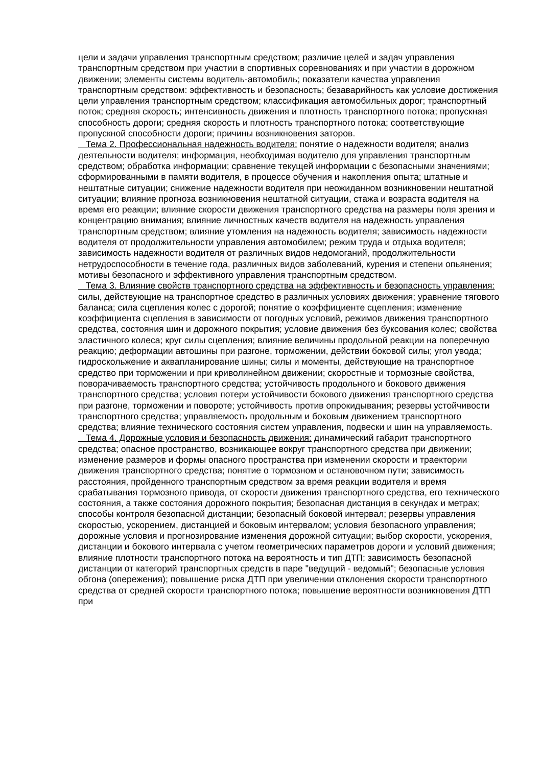цели и задачи управления транспортным средством; различие целей и задач управления транспортным средством при участии в спортивных соревнованиях и при участии в дорожном движении; элементы системы водитель-автомобиль; показатели качества управления транспортным средством: эффективность и безопасность; безаварийность как условие достижения цели управления транспортным средством; классификация автомобильных дорог; транспортный поток; средняя скорость; интенсивность движения и плотность транспортного потока; пропускная способность дороги; средняя скорость и плотность транспортного потока; соответствующие пропускной способности дороги; причины возникновения заторов.
Тема 2. Профессиональная надежность водителя: понятие о надежности водителя; анализ деятельности водителя; информация, необходимая водителю для управления транспортным средством; обработка информации; сравнение текущей информации с безопасными значениями; сформированными в памяти водителя, в процессе обучения и накопления опыта; штатные и нештатные ситуации; снижение надежности водителя при неожиданном возникновении нештатной ситуации; влияние прогноза возникновения нештатной ситуации, стажа и возраста водителя на время его реакции; влияние скорости движения транспортного средства на размеры поля зрения и концентрацию внимания; влияние личностных качеств водителя на надежность управления транспортным средством; влияние утомления на надежность водителя; зависимость надежности водителя от продолжительности управления автомобилем; режим труда и отдыха водителя; зависимость надежности водителя от различных видов недомоганий, продолжительности нетрудоспособности в течение года, различных видов заболеваний, курения и степени опьянения; мотивы безопасного и эффективного управления транспортным средством.
Тема 3. Влияние свойств транспортного средства на эффективность и безопасность управления: силы, действующие на транспортное средство в различных условиях движения; уравнение тягового баланса; сила сцепления колес с дорогой; понятие о коэффициенте сцепления; изменение коэффициента сцепления в зависимости от погодных условий, режимов движения транспортного средства, состояния шин и дорожного покрытия; условие движения без буксования колес; свойства эластичного колеса; круг силы сцепления; влияние величины продольной реакции на поперечную реакцию; деформации автошины при разгоне, торможении, действии боковой силы; угол увода; гидроскольжение и аквапланирование шины; силы и моменты, действующие на транспортное средство при торможении и при криволинейном движении; скоростные и тормозные свойства, поворачиваемость транспортного средства; устойчивость продольного и бокового движения транспортного средства; условия потери устойчивости бокового движения транспортного средства при разгоне, торможении и повороте; устойчивость против опрокидывания; резервы устойчивости транспортного средства; управляемость продольным и боковым движением транспортного средства; влияние технического состояния систем управления, подвески и шин на управляемость.
Тема 4. Дорожные условия и безопасность движения: динамический габарит транспортного средства; опасное пространство, возникающее вокруг транспортного средства при движении; изменение размеров и формы опасного пространства при изменении скорости и траектории движения транспортного средства; понятие о тормозном и остановочном пути; зависимость расстояния, пройденного транспортным средством за время реакции водителя и время срабатывания тормозного привода, от скорости движения транспортного средства, его технического состояния, а также состояния дорожного покрытия; безопасная дистанция в секундах и метрах; способы контроля безопасной дистанции; безопасный боковой интервал; резервы управления скоростью, ускорением, дистанцией и боковым интервалом; условия безопасного управления; дорожные условия и прогнозирование изменения дорожной ситуации; выбор скорости, ускорения, дистанции и бокового интервала с учетом геометрических параметров дороги и условий движения; влияние плотности транспортного потока на вероятность и тип ДТП; зависимость безопасной дистанции от категорий транспортных средств в паре "ведущий - ведомый"; безопасные условия обгона (опережения); повышение риска ДТП при увеличении отклонения скорости транспортного средства от средней скорости транспортного потока; повышение вероятности возникновения ДТП при